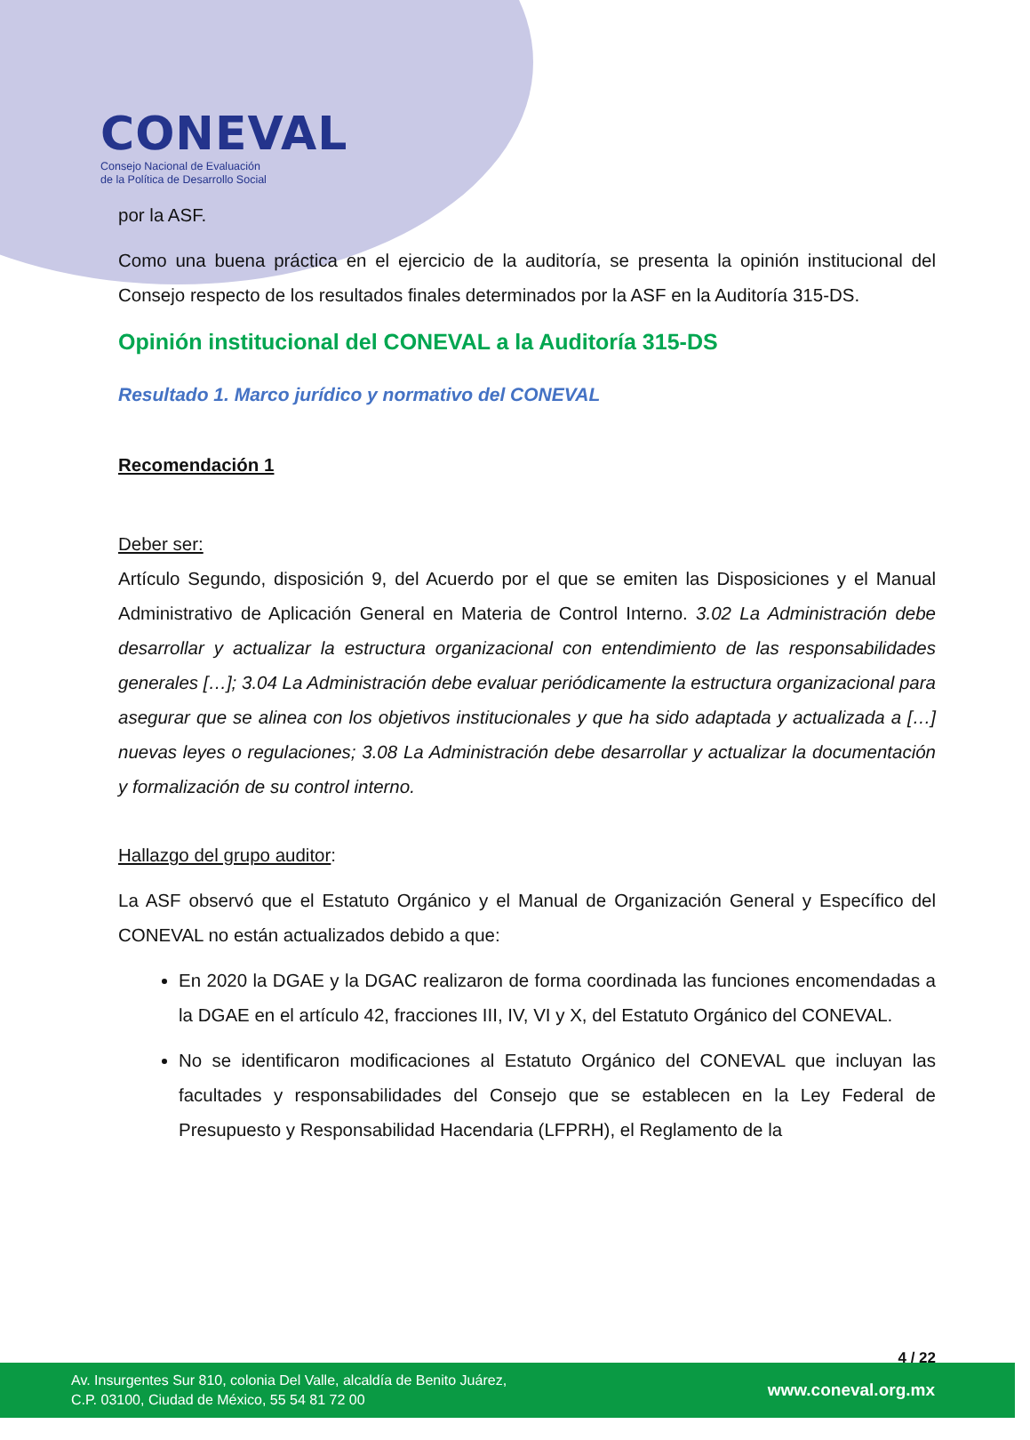CONEVAL
Consejo Nacional de Evaluación
de la Política de Desarrollo Social
por la ASF.
Como una buena práctica en el ejercicio de la auditoría, se presenta la opinión institucional del Consejo respecto de los resultados finales determinados por la ASF en la Auditoría 315-DS.
Opinión institucional del CONEVAL a la Auditoría 315-DS
Resultado 1. Marco jurídico y normativo del CONEVAL
Recomendación 1
Deber ser:
Artículo Segundo, disposición 9, del Acuerdo por el que se emiten las Disposiciones y el Manual Administrativo de Aplicación General en Materia de Control Interno. 3.02 La Administración debe desarrollar y actualizar la estructura organizacional con entendimiento de las responsabilidades generales […]; 3.04 La Administración debe evaluar periódicamente la estructura organizacional para asegurar que se alinea con los objetivos institucionales y que ha sido adaptada y actualizada a […] nuevas leyes o regulaciones; 3.08 La Administración debe desarrollar y actualizar la documentación y formalización de su control interno.
Hallazgo del grupo auditor:
La ASF observó que el Estatuto Orgánico y el Manual de Organización General y Específico del CONEVAL no están actualizados debido a que:
En 2020 la DGAE y la DGAC realizaron de forma coordinada las funciones encomendadas a la DGAE en el artículo 42, fracciones III, IV, VI y X, del Estatuto Orgánico del CONEVAL.
No se identificaron modificaciones al Estatuto Orgánico del CONEVAL que incluyan las facultades y responsabilidades del Consejo que se establecen en la Ley Federal de Presupuesto y Responsabilidad Hacendaria (LFPRH), el Reglamento de la
4 / 22
Av. Insurgentes Sur 810, colonia Del Valle, alcaldía de Benito Juárez,
C.P. 03100, Ciudad de México, 55 54 81 72 00
www.coneval.org.mx